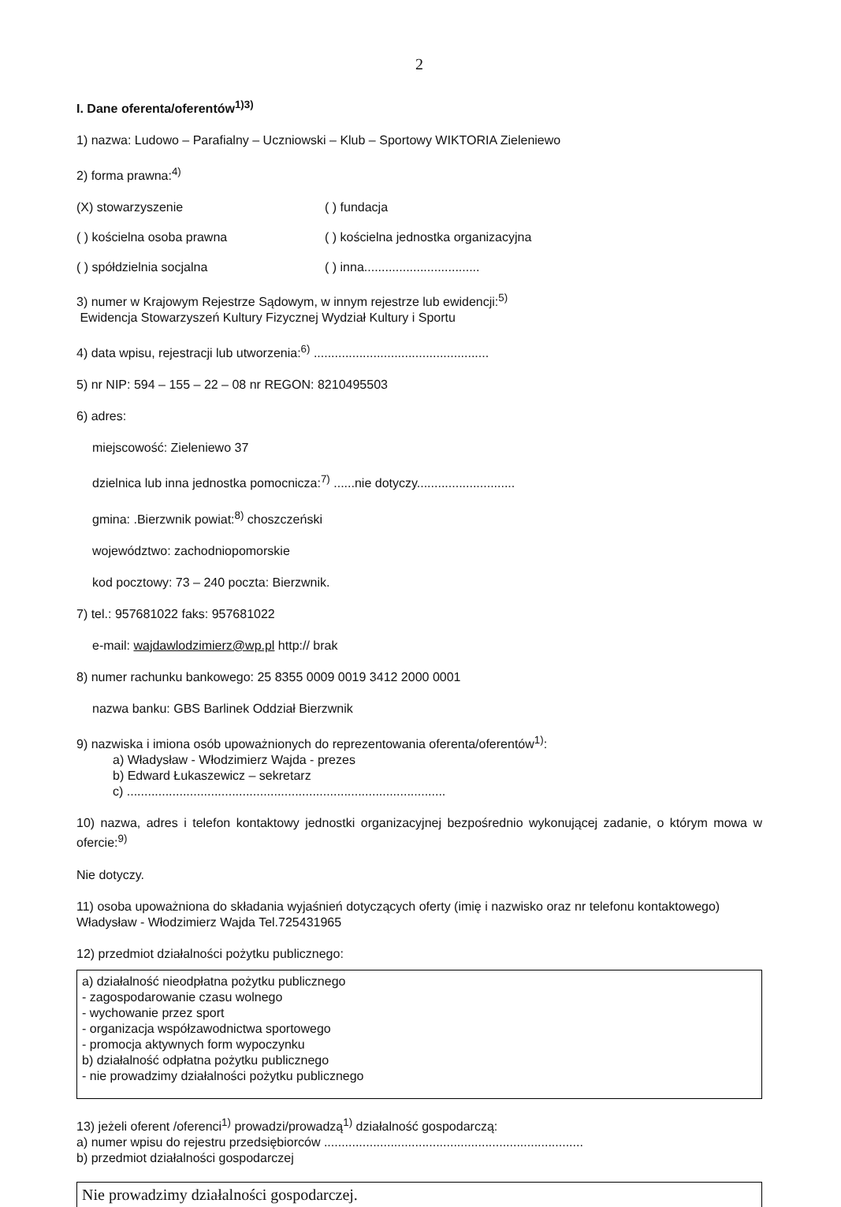2
I. Dane oferenta/oferentów<sup>1)3)</sup>
1) nazwa: Ludowo – Parafialny – Uczniowski – Klub – Sportowy WIKTORIA Zieleniewo
2) forma prawna:<sup>4)</sup>
(X) stowarzyszenie ( ) fundacja
( ) kościelna osoba prawna ( ) kościelna jednostka organizacyjna
( ) spółdzielnia socjalna ( ) inna.................................
3) numer w Krajowym Rejestrze Sądowym, w innym rejestrze lub ewidencji:<sup>5)</sup>
Ewidencja Stowarzyszeń Kultury Fizycznej Wydział Kultury i Sportu
4) data wpisu, rejestracji lub utworzenia:<sup>6)</sup> ..................................................
5) nr NIP: 594 – 155 – 22 – 08 nr REGON: 8210495503
6) adres:
miejscowość: Zieleniewo 37
dzielnica lub inna jednostka pomocnicza:<sup>7)</sup> ......nie dotyczy............................
gmina: .Bierzwnik powiat:<sup>8)</sup> choszczeński
województwo: zachodniopomorskie
kod pocztowy: 73 – 240 poczta: Bierzwnik.
7) tel.: 957681022 faks: 957681022
e-mail: wajdawlodzimierz@wp.pl http:// brak
8) numer rachunku bankowego: 25 8355 0009 0019 3412 2000 0001
nazwa banku: GBS Barlinek Oddział Bierzwnik
9) nazwiska i imiona osób upoważnionych do reprezentowania oferenta/oferentów<sup>1)</sup>:
a) Władysław - Włodzimierz Wajda - prezes
b) Edward Łukaszewicz – sekretarz
c) ...........................................................................................
10) nazwa, adres i telefon kontaktowy jednostki organizacyjnej bezpośrednio wykonującej zadanie, o którym mowa w ofercie:<sup>9)</sup>
Nie dotyczy.
11) osoba upoważniona do składania wyjaśnień dotyczących oferty (imię i nazwisko oraz nr telefonu kontaktowego)
Władysław - Włodzimierz Wajda Tel.725431965
12) przedmiot działalności pożytku publicznego:
a) działalność nieodpłatna pożytku publicznego
- zagospodarowanie czasu wolnego
- wychowanie przez sport
- organizacja współzawodnictwa sportowego
- promocja aktywnych form wypoczynku
b) działalność odpłatna pożytku publicznego
- nie prowadzimy działalności pożytku publicznego
13) jeżeli oferent /oferenci<sup>1)</sup> prowadzi/prowadzą<sup>1)</sup> działalność gospodarczą:
a) numer wpisu do rejestru przedsiębiorców ..........................................................................
b) przedmiot działalności gospodarczej
Nie prowadzimy działalności gospodarczej.